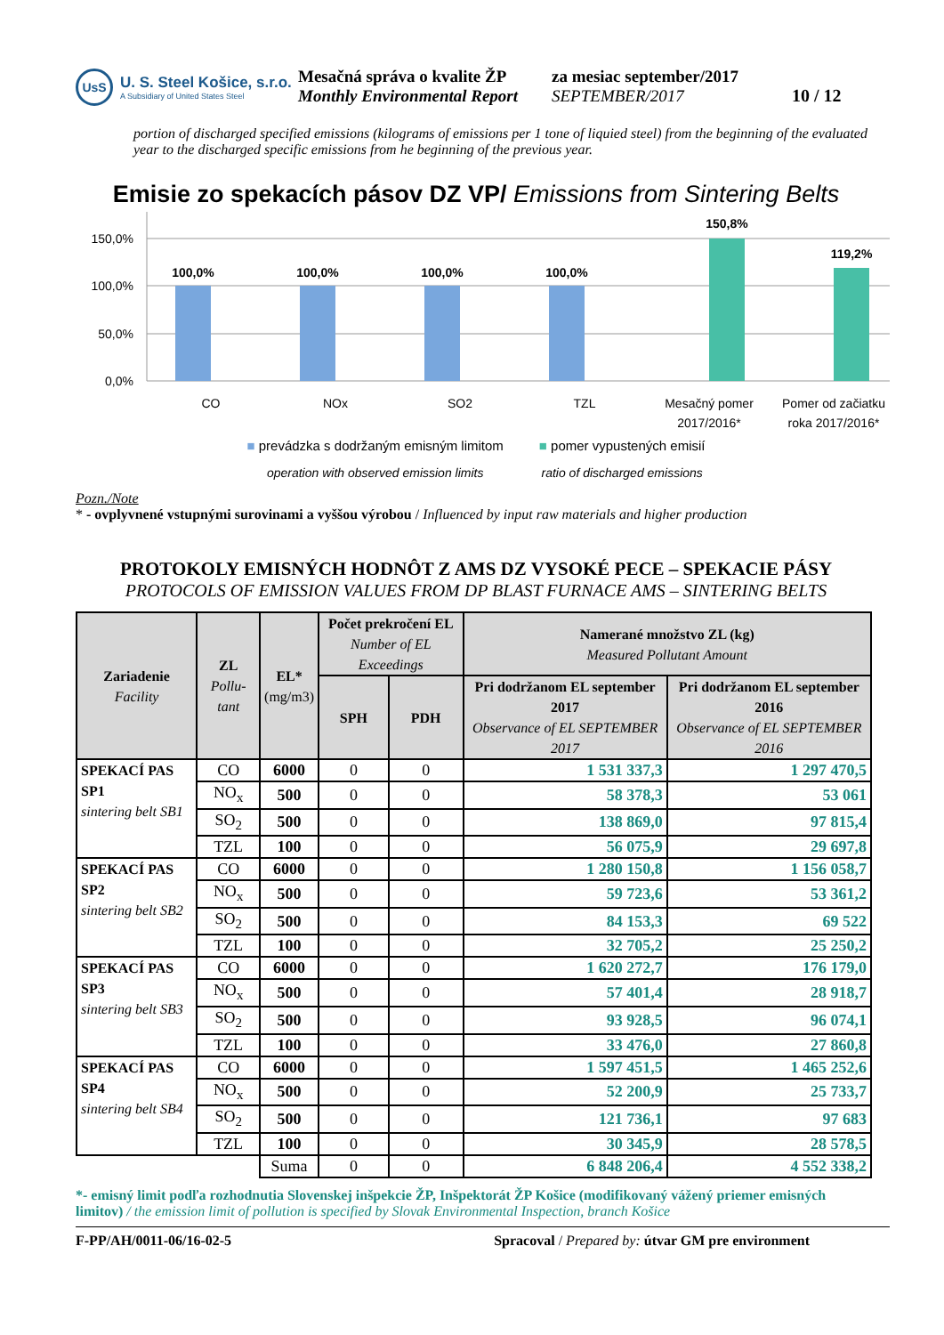UsS
U. S. Steel Košice, s.r.o.
A Subsidiary of United States Steel
Mesačná správa o kvalite ŽP
Monthly Environmental Report
za mesiac september/2017
SEPTEMBER/2017
10 / 12
portion of discharged specified emissions (kilograms of emissions per 1 tone of liquied steel) from the beginning of the evaluated year to the discharged specific emissions from he beginning of the previous year.
Emisie zo spekacích pásov DZ VP/ Emissions from Sintering Belts
150,0%
100,0%
50,0%
0,0%
100,0%
100,0%
100,0%
100,0%
150,8%
119,2%
CO
NOx
SO2
TZL
Mesačný pomer
2017/2016*
Pomer od začiatku
roka 2017/2016*
■ prevádzka s dodržaným emisným limitom
operation with observed emission limits
■ pomer vypustených emisií
ratio of discharged emissions
Pozn./Note
* - ovplyvnené vstupnými surovinami a vyššou výrobou / Influenced by input raw materials and higher production
PROTOKOLY EMISNÝCH HODNÔT Z AMS DZ VYSOKÉ PECE – SPEKACIE PÁSY
PROTOCOLS OF EMISSION VALUES FROM DP BLAST FURNACE AMS – SINTERING BELTS
| Zariadenie Facility | ZL Pollu-tant | EL* (mg/m3) | Počet prekročení EL Number of EL Exceedings | | Namerané množstvo ZL (kg) Measured Pollutant Amount | |
| --- | --- | --- | --- | --- | --- | --- |
| | | | SPH | PDH | Pri dodržanom EL september 2017 Observance of EL SEPTEMBER 2017 | Pri dodržanom EL september 2016 Observance of EL SEPTEMBER 2016 |
| SPEKACÍ PAS SP1 sintering belt SB1 | CO | 6000 | 0 | 0 | 1 531 337,3 | 1 297 470,5 |
| | NO<sub>x</sub> | 500 | 0 | 0 | 58 378,3 | 53 061 |
| | SO<sub>2</sub> | 500 | 0 | 0 | 138 869,0 | 97 815,4 |
| | TZL | 100 | 0 | 0 | 56 075,9 | 29 697,8 |
| SPEKACÍ PAS SP2 sintering belt SB2 | CO | 6000 | 0 | 0 | 1 280 150,8 | 1 156 058,7 |
| | NO<sub>x</sub> | 500 | 0 | 0 | 59 723,6 | 53 361,2 |
| | SO<sub>2</sub> | 500 | 0 | 0 | 84 153,3 | 69 522 |
| | TZL | 100 | 0 | 0 | 32 705,2 | 25 250,2 |
| SPEKACÍ PAS SP3 sintering belt SB3 | CO | 6000 | 0 | 0 | 1 620 272,7 | 176 179,0 |
| | NO<sub>x</sub> | 500 | 0 | 0 | 57 401,4 | 28 918,7 |
| | SO<sub>2</sub> | 500 | 0 | 0 | 93 928,5 | 96 074,1 |
| | TZL | 100 | 0 | 0 | 33 476,0 | 27 860,8 |
| SPEKACÍ PAS SP4 sintering belt SB4 | CO | 6000 | 0 | 0 | 1 597 451,5 | 1 465 252,6 |
| | NO<sub>x</sub> | 500 | 0 | 0 | 52 200,9 | 25 733,7 |
| | SO<sub>2</sub> | 500 | 0 | 0 | 121 736,1 | 97 683 |
| | TZL | 100 | 0 | 0 | 30 345,9 | 28 578,5 |
| | | Suma | 0 | 0 | 6 848 206,4 | 4 552 338,2 |
*- emisný limit podľa rozhodnutia Slovenskej inšpekcie ŽP, Inšpektorát ŽP Košice (modifikovaný vážený priemer emisných limitov) / the emission limit of pollution is specified by Slovak Environmental Inspection, branch Košice
F-PP/AH/0011-06/16-02-5 Spracoval / Prepared by: útvar GM pre environment